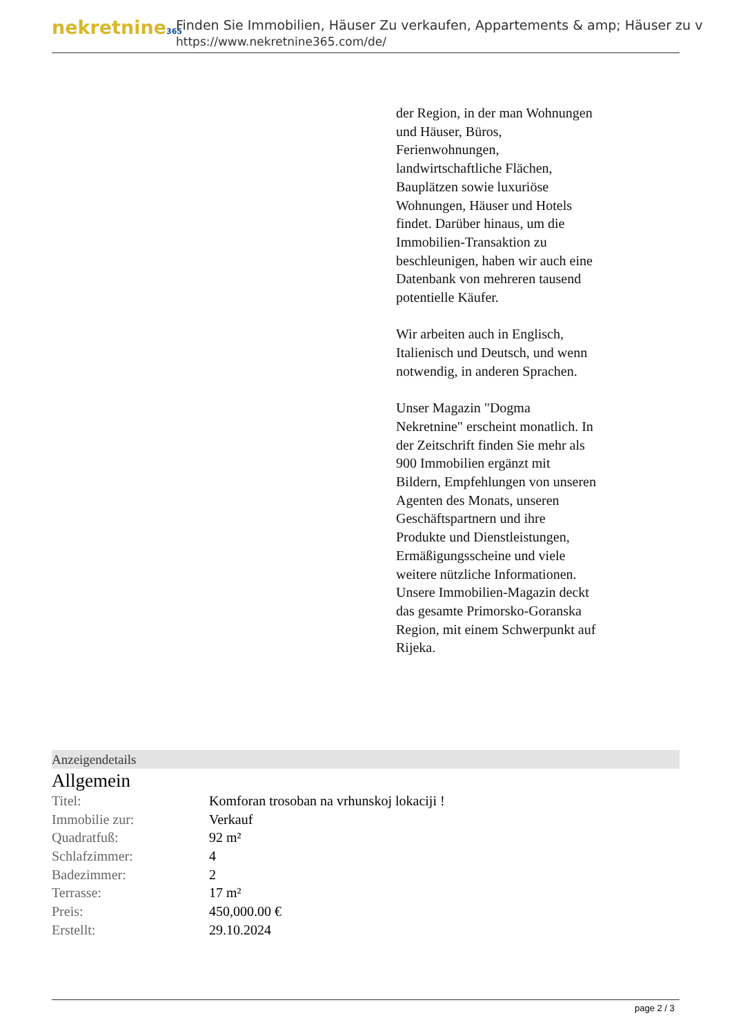nekretnine365
Finden Sie Immobilien, Häuser Zu verkaufen, Appartements & amp; Häuser zu v
https://www.nekretnine365.com/de/
der Region, in der man Wohnungen und Häuser, Büros, Ferienwohnungen, landwirtschaftliche Flächen, Bauplätzen sowie luxuriöse Wohnungen, Häuser und Hotels findet. Darüber hinaus, um die Immobilien-Transaktion zu beschleunigen, haben wir auch eine Datenbank von mehreren tausend potentielle Käufer.
Wir arbeiten auch in Englisch, Italienisch und Deutsch, und wenn notwendig, in anderen Sprachen.
Unser Magazin "Dogma Nekretnine" erscheint monatlich. In der Zeitschrift finden Sie mehr als 900 Immobilien ergänzt mit Bildern, Empfehlungen von unseren Agenten des Monats, unseren Geschäftspartnern und ihre Produkte und Dienstleistungen, Ermäßigungsscheine und viele weitere nützliche Informationen. Unsere Immobilien-Magazin deckt das gesamte Primorsko-Goranska Region, mit einem Schwerpunkt auf Rijeka.
Anzeigendetails
Allgemein
| Titel: | Komforan trosoban na vrhunskoj lokaciji ! |
| Immobilie zur: | Verkauf |
| Quadratfuß: | 92 m² |
| Schlafzimmer: | 4 |
| Badezimmer: | 2 |
| Terrasse: | 17 m² |
| Preis: | 450,000.00 € |
| Erstellt: | 29.10.2024 |
page 2 / 3